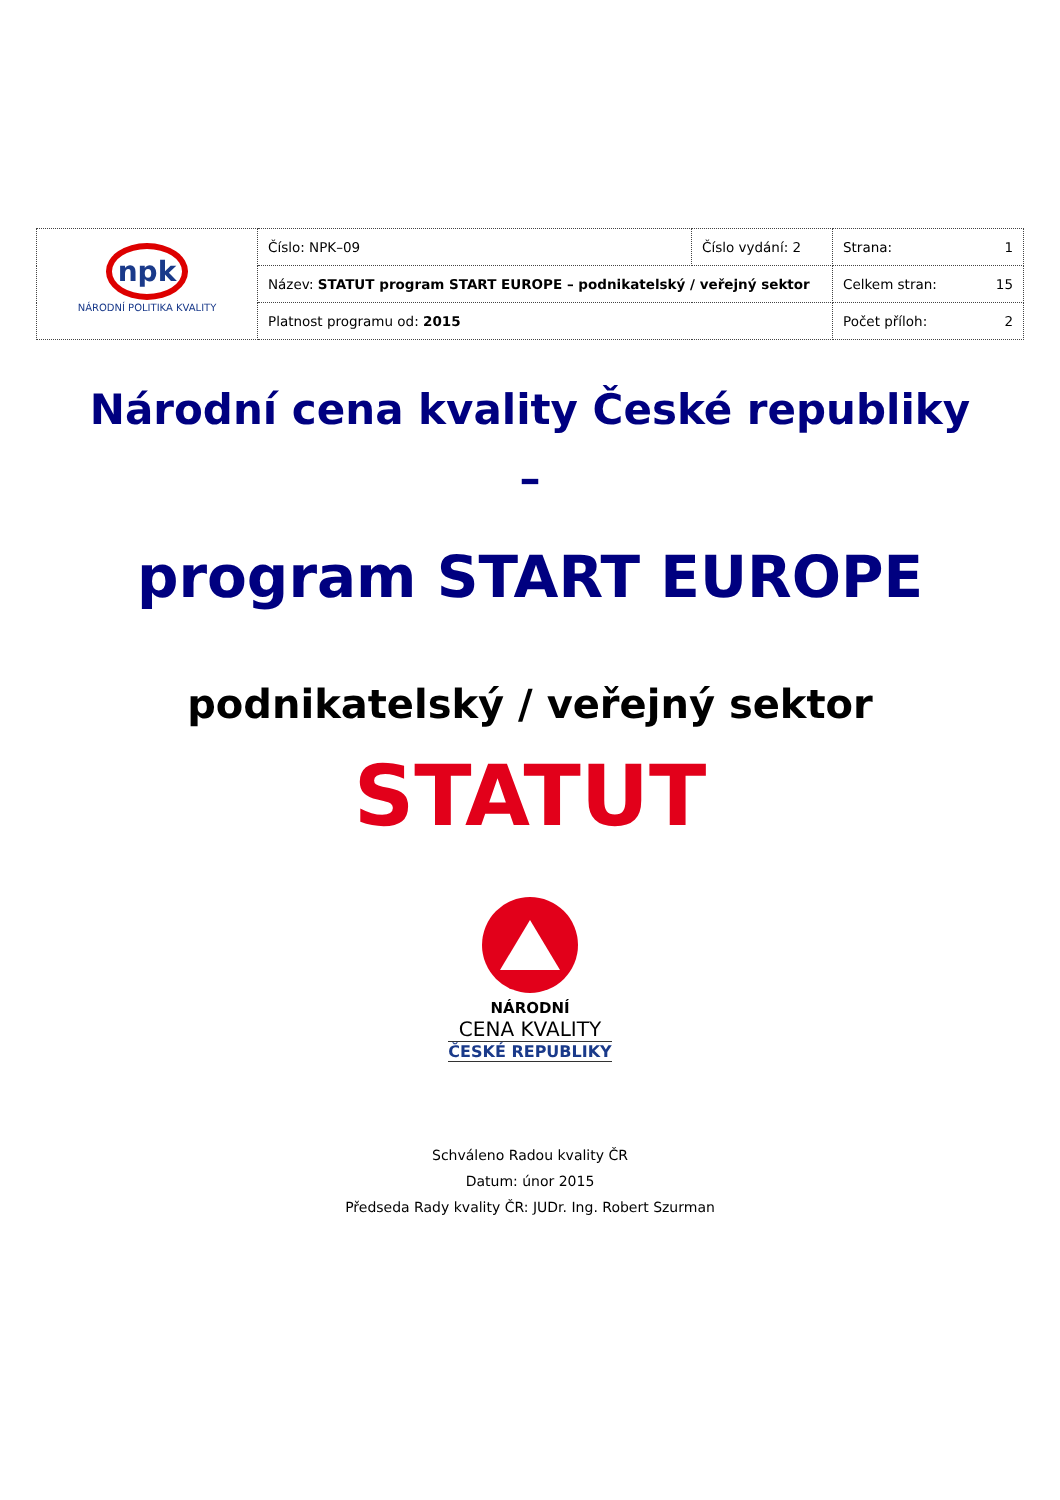| npk NÁRODNÍ POLITIKA KVALITY | Číslo: NPK–09 | Číslo vydání: 2 | Strana: 1 |
| | Název: STATUT program START EUROPE – podnikatelský / veřejný sektor | | Celkem stran: 15 |
| | Platnost programu od: 2015 | | Počet příloh: 2 |
Národní cena kvality České republiky
–
program START EUROPE
podnikatelský / veřejný sektor
STATUT
NÁRODNÍ
CENA KVALITY
ČESKÉ REPUBLIKY
Schváleno Radou kvality ČR
Datum: únor 2015
Předseda Rady kvality ČR: JUDr. Ing. Robert Szurman